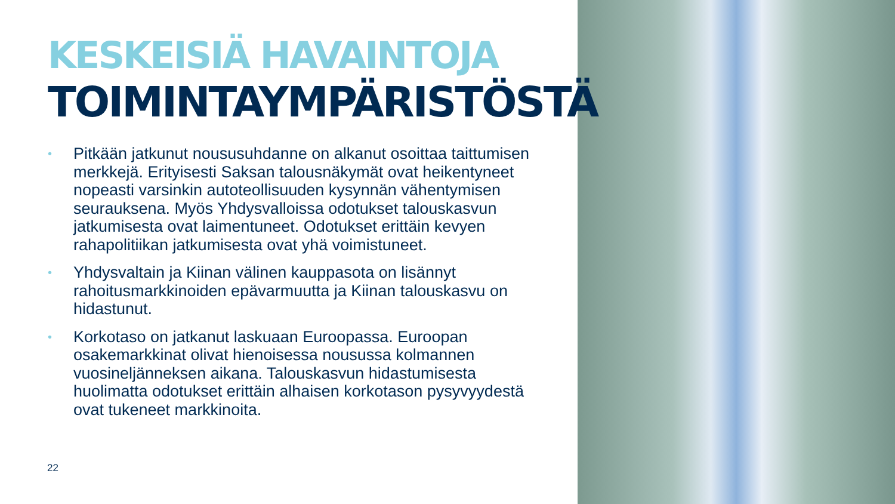KESKEISIÄ HAVAINTOJA
TOIMINTAYMPÄRISTÖSTÄ
• Pitkään jatkunut noususuhdanne on alkanut osoittaa taittumisen merkkejä. Erityisesti Saksan talousnäkymät ovat heikentyneet nopeasti varsinkin autoteollisuuden kysynnän vähentymisen seurauksena. Myös Yhdysvalloissa odotukset talouskasvun jatkumisesta ovat laimentuneet. Odotukset erittäin kevyen rahapolitiikan jatkumisesta ovat yhä voimistuneet.
• Yhdysvaltain ja Kiinan välinen kauppasota on lisännyt rahoitusmarkkinoiden epävarmuutta ja Kiinan talouskasvu on hidastunut.
• Korkotaso on jatkanut laskuaan Euroopassa. Euroopan osakemarkkinat olivat hienoisessa nousussa kolmannen vuosineljänneksen aikana. Talouskasvun hidastumisesta huolimatta odotukset erittäin alhaisen korkotason pysyvyydestä ovat tukeneet markkinoita.
22